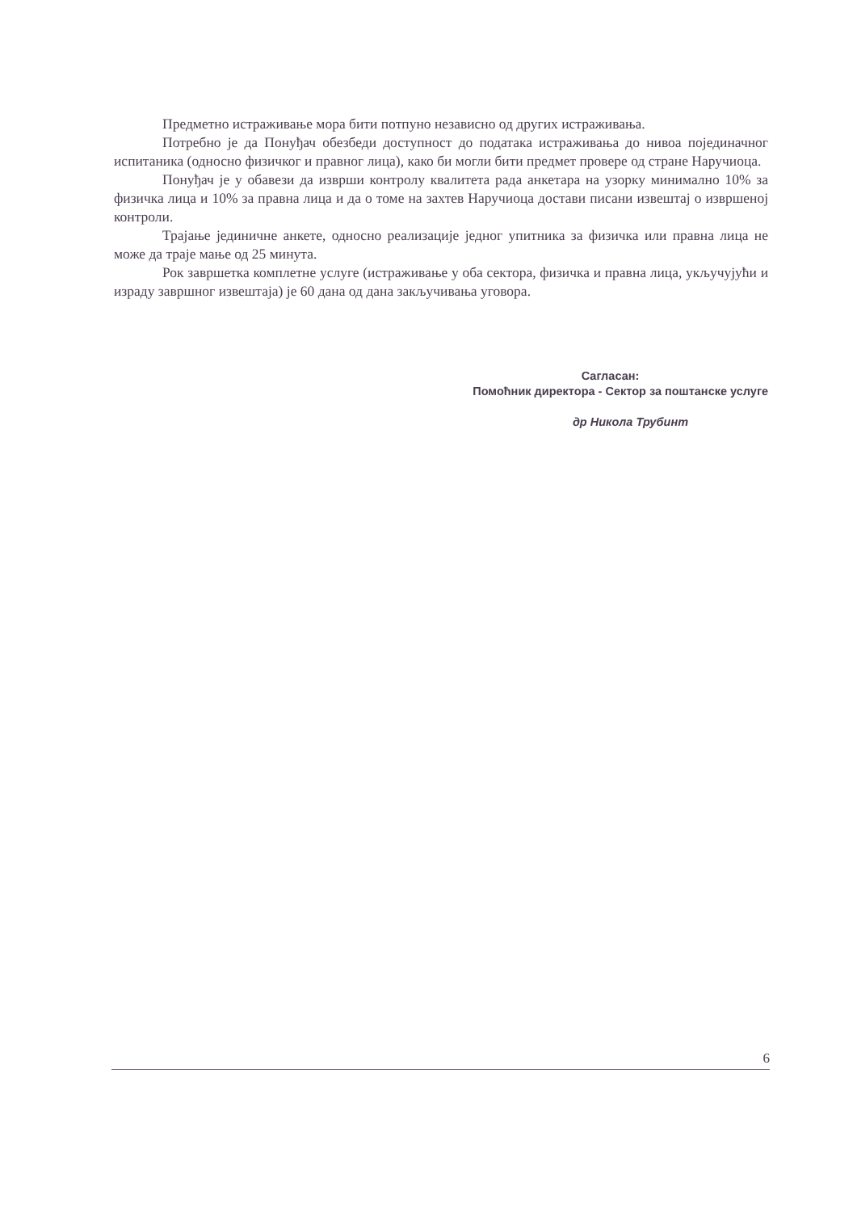Предметно истраживање мора бити потпуно независно од других истраживања.
Потребно је да Понуђач обезбеди доступност до података истраживања до нивоа појединачног испитаника (односно физичког и правног лица), како би могли бити предмет провере од стране Наручиоца.
Понуђач је у обавези да изврши контролу квалитета рада анкетара на узорку минимално 10% за физичка лица и 10% за правна лица и да о томе на захтев Наручиоца достави писани извештај о извршеној контроли.
Трајање јединичне анкете, односно реализације једног упитника за физичка или правна лица не може да траје мање од 25 минута.
Рок завршетка комплетне услуге (истраживање у оба сектора, физичка и правна лица, укључујући и израду завршног извештаја) је 60 дана од дана закључивања уговора.
Сагласан:
Помоћник директора - Сектор за поштанске услуге
др Никола Трубинт
6